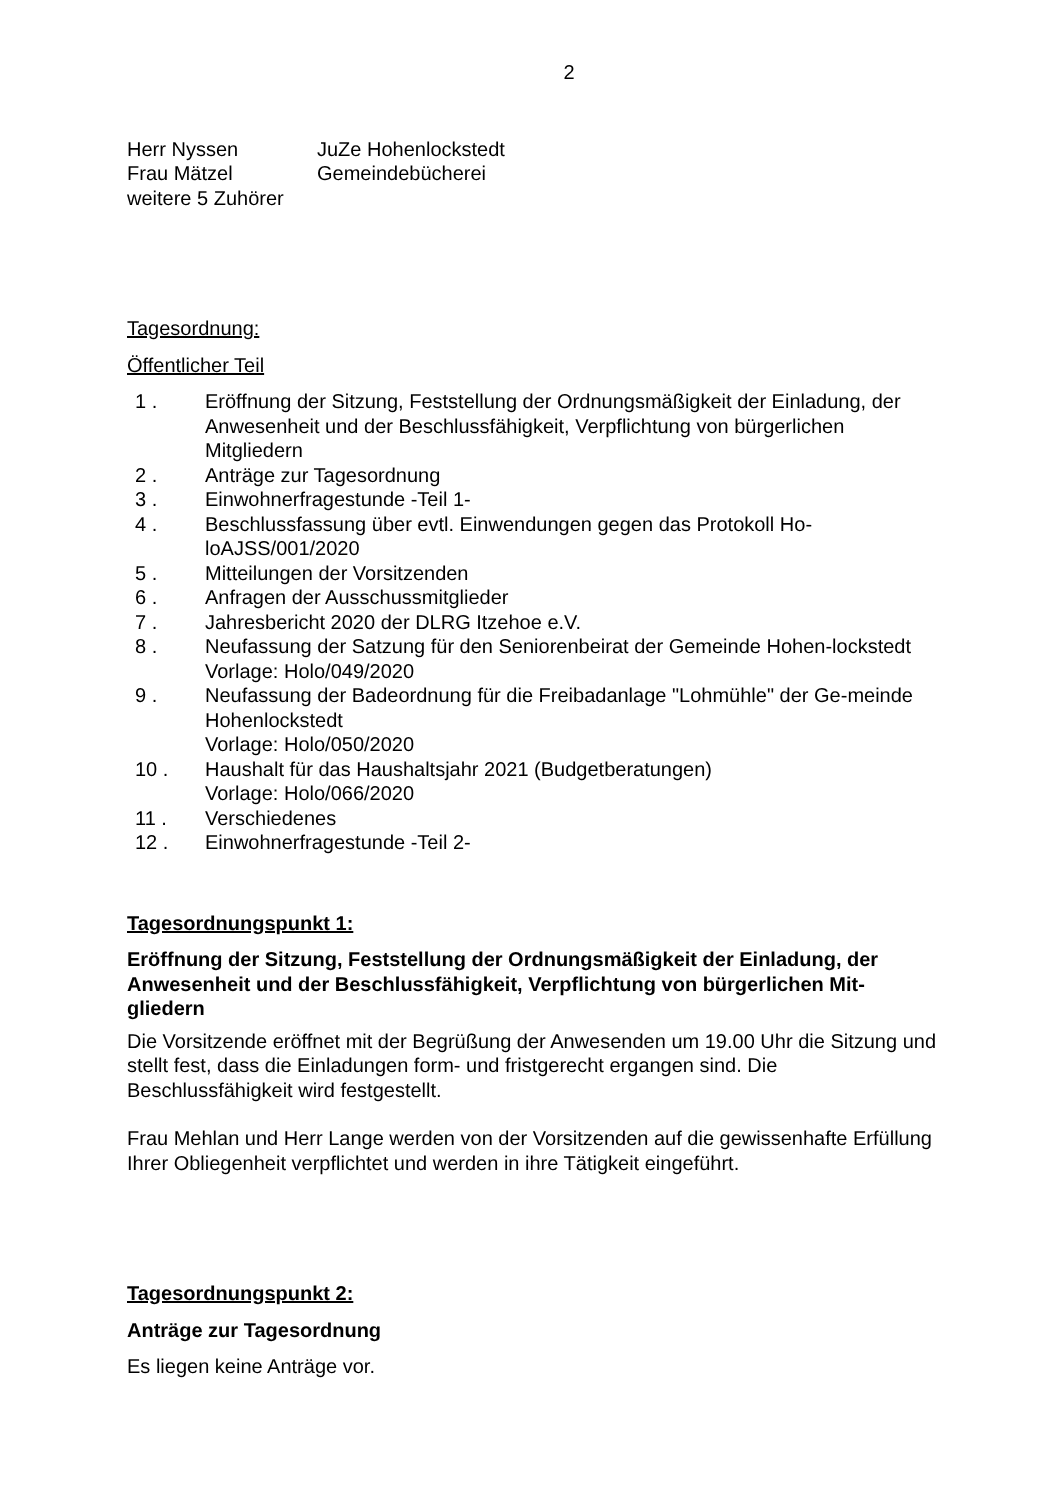2
Herr Nyssen JuZe Hohenlockstedt
Frau Mätzel Gemeindebücherei
weitere 5 Zuhörer
Tagesordnung:
Öffentlicher Teil
1 . Eröffnung der Sitzung, Feststellung der Ordnungsmäßigkeit der Einladung, der Anwesenheit und der Beschlussfähigkeit, Verpflichtung von bürgerlichen Mitgliedern
2 . Anträge zur Tagesordnung
3 . Einwohnerfragestunde -Teil 1-
4 . Beschlussfassung über evtl. Einwendungen gegen das Protokoll Ho-loAJSS/001/2020
5 . Mitteilungen der Vorsitzenden
6 . Anfragen der Ausschussmitglieder
7 . Jahresbericht 2020 der DLRG Itzehoe e.V.
8 . Neufassung der Satzung für den Seniorenbeirat der Gemeinde Hohen-lockstedt
Vorlage: Holo/049/2020
9 . Neufassung der Badeordnung für die Freibadanlage "Lohmühle" der Ge-meinde Hohenlockstedt
Vorlage: Holo/050/2020
10 . Haushalt für das Haushaltsjahr 2021 (Budgetberatungen)
Vorlage: Holo/066/2020
11 . Verschiedenes
12 . Einwohnerfragestunde -Teil 2-
Tagesordnungspunkt 1:
Eröffnung der Sitzung, Feststellung der Ordnungsmäßigkeit der Einladung, der Anwesenheit und der Beschlussfähigkeit, Verpflichtung von bürgerlichen Mit-gliedern
Die Vorsitzende eröffnet mit der Begrüßung der Anwesenden um 19.00 Uhr die Sitzung und stellt fest, dass die Einladungen form- und fristgerecht ergangen sind. Die Beschlussfähigkeit wird festgestellt.
Frau Mehlan und Herr Lange werden von der Vorsitzenden auf die gewissenhafte Erfüllung Ihrer Obliegenheit verpflichtet und werden in ihre Tätigkeit eingeführt.
Tagesordnungspunkt 2:
Anträge zur Tagesordnung
Es liegen keine Anträge vor.